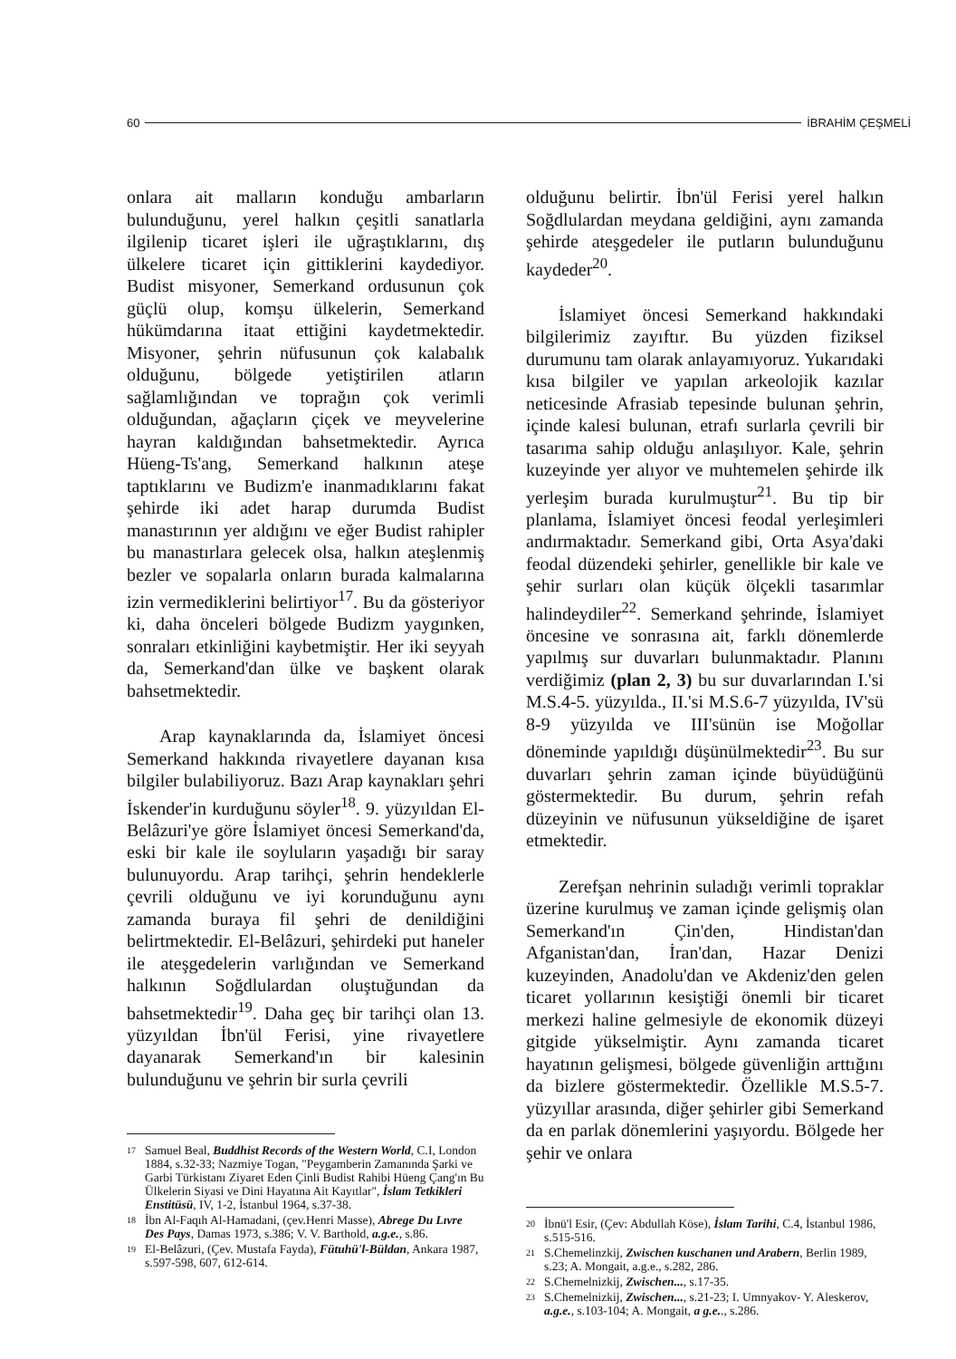60 İBRAHİM ÇEŞMELİ
onlara ait malların konduğu ambarların bulunduğunu, yerel halkın çeşitli sanatlarla ilgilenip ticaret işleri ile uğraştıklarını, dış ülkelere ticaret için gittiklerini kaydediyor. Budist misyoner, Semerkand ordusunun çok güçlü olup, komşu ülkelerin, Semerkand hükümdarına itaat ettiğini kaydetmektedir. Misyoner, şehrin nüfusunun çok kalabalık olduğunu, bölgede yetiştirilen atların sağlamlığından ve toprağın çok verimli olduğundan, ağaçların çiçek ve meyvelerine hayran kaldığından bahsetmektedir. Ayrıca Hüeng-Ts'ang, Semerkand halkının ateşe taptıklarını ve Budizm'e inanmadıklarını fakat şehirde iki adet harap durumda Budist manastırının yer aldığını ve eğer Budist rahipler bu manastırlara gelecek olsa, halkın ateşlenmiş bezler ve sopalarla onların burada kalmalarına izin vermediklerini belirtiyor<sup>17</sup>. Bu da gösteriyor ki, daha önceleri bölgede Budizm yaygınken, sonraları etkinliğini kaybetmiştir. Her iki seyyah da, Semerkand'dan ülke ve başkent olarak bahsetmektedir.
Arap kaynaklarında da, İslamiyet öncesi Semerkand hakkında rivayetlere dayanan kısa bilgiler bulabiliyoruz. Bazı Arap kaynakları şehri İskender'in kurduğunu söyler<sup>18</sup>. 9. yüzyıldan El-Belâzuri'ye göre İslamiyet öncesi Semerkand'da, eski bir kale ile soyluların yaşadığı bir saray bulunuyordu. Arap tarihçi, şehrin hendeklerle çevrili olduğunu ve iyi korunduğunu aynı zamanda buraya fil şehri de denildiğini belirtmektedir. El-Belâzuri, şehirdeki put haneler ile ateşgedelerin varlığından ve Semerkand halkının Soğdlulardan oluştuğundan da bahsetmektedir<sup>19</sup>. Daha geç bir tarihçi olan 13. yüzyıldan İbn'ül Ferisi, yine rivayetlere dayanarak Semerkand'ın bir kalesinin bulunduğunu ve şehrin bir surla çevrili
17 Samuel Beal, Buddhist Records of the Western World, C.I, London 1884, s.32-33; Nazmiye Togan, "Peygamberin Zamanında Şarki ve Garbi Türkistanı Ziyaret Eden Çinli Budist Rahibi Hüeng Çang'ın Bu Ülkelerin Siyasi ve Dini Hayatına Ait Kayıtlar", İslam Tetkikleri Enstitüsü, IV, 1-2, İstanbul 1964, s.37-38.
18 İbn Al-Faqıh Al-Hamadani, (çev.Henri Masse), Abrege Du Lıvre Des Pays, Damas 1973, s.386; V. V. Barthold, a.g.e., s.86.
19 El-Belâzuri, (Çev. Mustafa Fayda), Fütuhü'l-Büldan, Ankara 1987, s.597-598, 607, 612-614.
olduğunu belirtir. İbn'ül Ferisi yerel halkın Soğdlulardan meydana geldiğini, aynı zamanda şehirde ateşgedeler ile putların bulunduğunu kaydeder<sup>20</sup>.
İslamiyet öncesi Semerkand hakkındaki bilgilerimiz zayıftır. Bu yüzden fiziksel durumunu tam olarak anlayamıyoruz. Yukarıdaki kısa bilgiler ve yapılan arkeolojik kazılar neticesinde Afrasiab tepesinde bulunan şehrin, içinde kalesi bulunan, etrafı surlarla çevrili bir tasarıma sahip olduğu anlaşılıyor. Kale, şehrin kuzeyinde yer alıyor ve muhtemelen şehirde ilk yerleşim burada kurulmuştur<sup>21</sup>. Bu tip bir planlama, İslamiyet öncesi feodal yerleşimleri andırmaktadır. Semerkand gibi, Orta Asya'daki feodal düzendeki şehirler, genellikle bir kale ve şehir surları olan küçük ölçekli tasarımlar halindeydiler<sup>22</sup>. Semerkand şehrinde, İslamiyet öncesine ve sonrasına ait, farklı dönemlerde yapılmış sur duvarları bulunmaktadır. Planını verdiğimiz (plan 2, 3) bu sur duvarlarından I.'si M.S.4-5. yüzyılda., II.'si M.S.6-7 yüzyılda, IV'sü 8-9 yüzyılda ve III'sünün ise Moğollar döneminde yapıldığı düşünülmektedir<sup>23</sup>. Bu sur duvarları şehrin zaman içinde büyüdüğünü göstermektedir. Bu durum, şehrin refah düzeyinin ve nüfusunun yükseldiğine de işaret etmektedir.
Zerefşan nehrinin suladığı verimli topraklar üzerine kurulmuş ve zaman içinde gelişmiş olan Semerkand'ın Çin'den, Hindistan'dan Afganistan'dan, İran'dan, Hazar Denizi kuzeyinden, Anadolu'dan ve Akdeniz'den gelen ticaret yollarının kesiştiği önemli bir ticaret merkezi haline gelmesiyle de ekonomik düzeyi gitgide yükselmiştir. Aynı zamanda ticaret hayatının gelişmesi, bölgede güvenliğin arttığını da bizlere göstermektedir. Özellikle M.S.5-7. yüzyıllar arasında, diğer şehirler gibi Semerkand da en parlak dönemlerini yaşıyordu. Bölgede her şehir ve onlara
20 İbnü'l Esir, (Çev: Abdullah Köse), İslam Tarihi, C.4, İstanbul 1986, s.515-516.
21 S.Chemelinzkij, Zwischen kuschanen und Arabern, Berlin 1989, s.23; A. Mongait, a.g.e., s.282, 286.
22 S.Chemelnizkij, Zwischen..., s.17-35.
23 S.Chemelnizkij, Zwischen..., s.21-23; I. Umnyakov- Y. Aleskerov, a.g.e., s.103-104; A. Mongait, a g.e.., s.286.